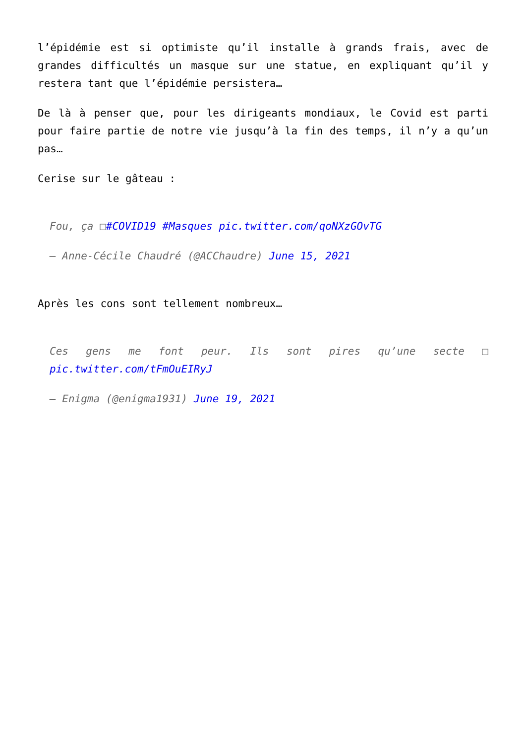l’épidémie est si optimiste qu’il installe à grands frais, avec de grandes difficultés un masque sur une statue, en expliquant qu’il y restera tant que l’épidémie persistera…
De là à penser que, pour les dirigeants mondiaux, le Covid est parti pour faire partie de notre vie jusqu’à la fin des temps, il n’y a qu’un pas…
Cerise sur le gâteau :
Fou, ça □#COVID19 #Masques pic.twitter.com/qoNXzGOvTG
— Anne-Cécile Chaudré (@ACChaudre) June 15, 2021
Après les cons sont tellement nombreux…
Ces gens me font peur. Ils sont pires qu’une secte □ pic.twitter.com/tFmOuEIRyJ
— Enigma (@enigma1931) June 19, 2021